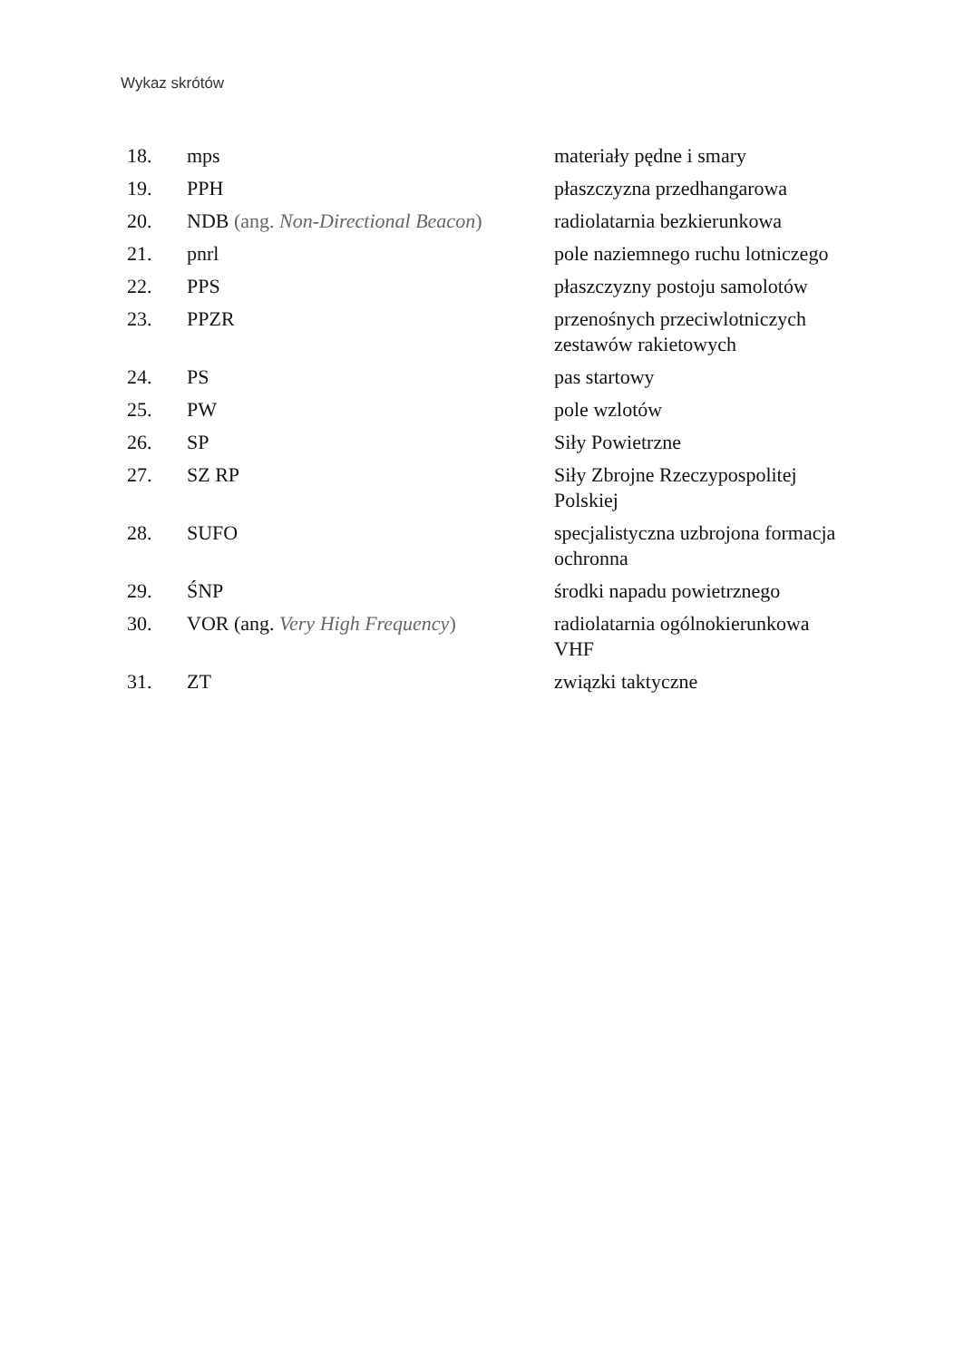Wykaz skrótów
| 18. | mps | materiały pędne i smary |
| 19. | PPH | płaszczyzna przedhangarowa |
| 20. | NDB (ang. Non-Directional Beacon ) | radiolatarnia bezkierunkowa |
| 21. | pnrl | pole naziemnego ruchu lotniczego |
| 22. | PPS | płaszczyzny postoju samolotów |
| 23. | PPZR | przenośnych przeciwlotniczych zestawów rakietowych |
| 24. | PS | pas startowy |
| 25. | PW | pole wzlotów |
| 26. | SP | Siły Powietrzne |
| 27. | SZ RP | Siły Zbrojne Rzeczypospolitej Polskiej |
| 28. | SUFO | specjalistyczna uzbrojona formacja ochronna |
| 29. | ŚNP | środki napadu powietrznego |
| 30. | VOR (ang. Very High Frequency ) | radiolatarnia ogólnokierunkowa VHF |
| 31. | ZT | związki taktyczne |